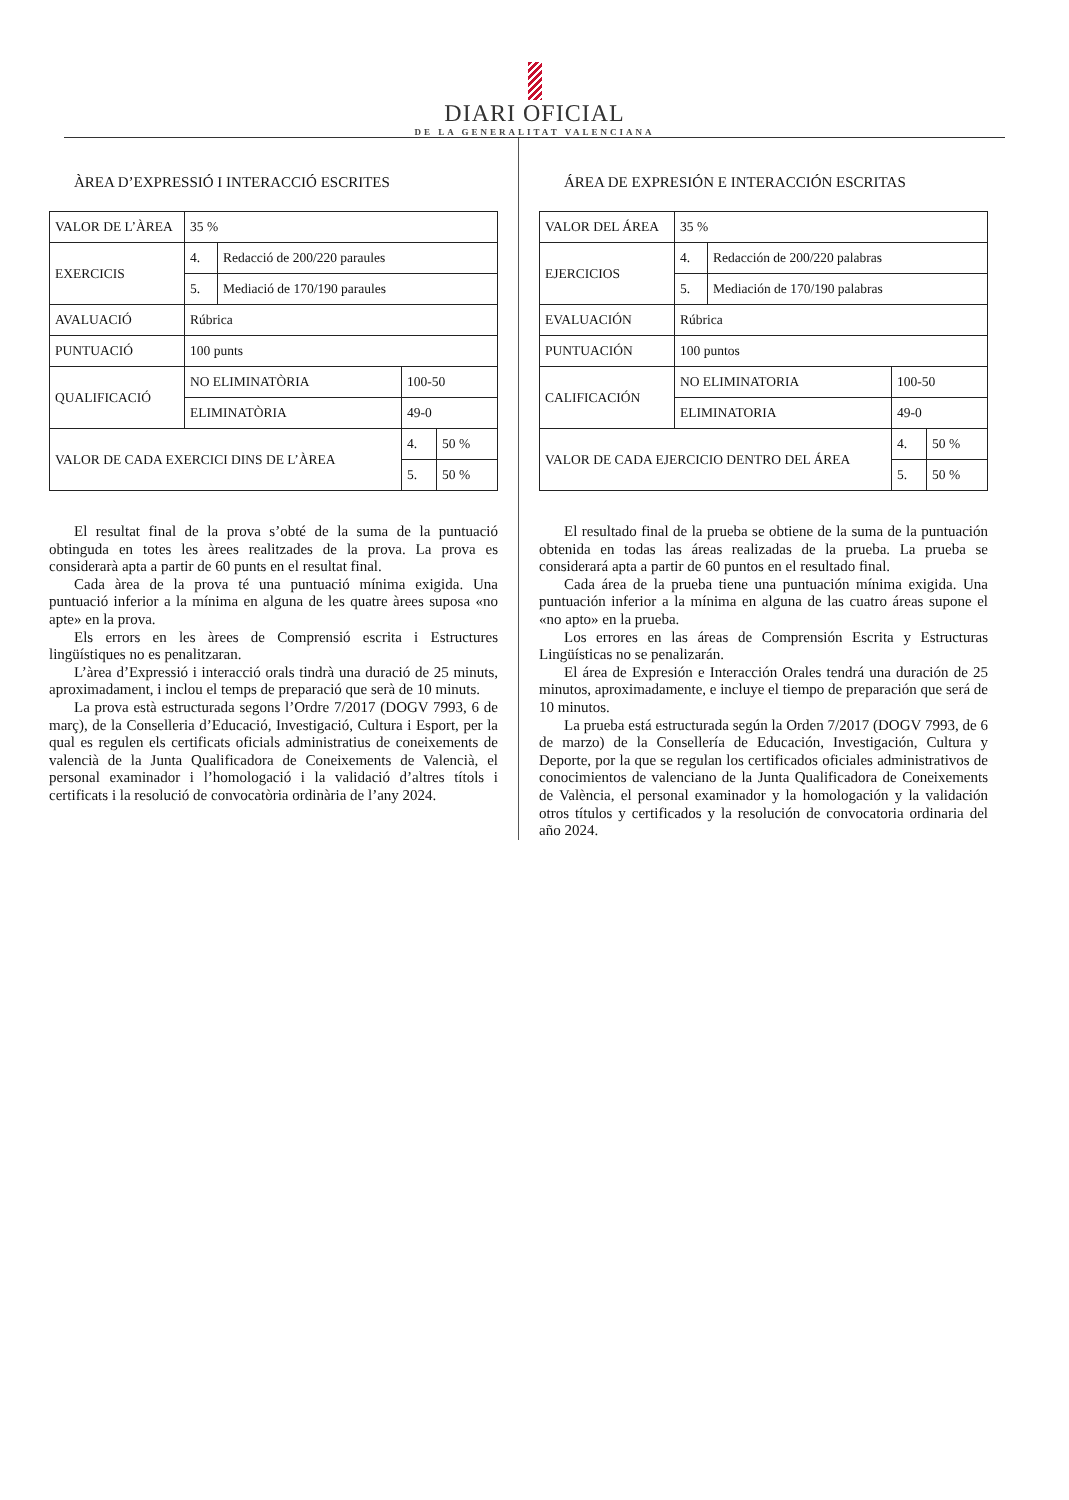DIARI OFICIAL
DE LA GENERALITAT VALENCIANA
ÀREA D’EXPRESSIÓ I INTERACCIÓ ESCRITES
| VALOR DE L’ÀREA | 35 % | | | |
| EXERCICIS | 4. | Redacció de 200/220 paraules | | |
| | 5. | Mediació de 170/190 paraules | | |
| AVALUACIÓ | Rúbrica | | | |
| PUNTUACIÓ | 100 punts | | | |
| QUALIFICACIÓ | NO ELIMINATÒRIA | | 100-50 | |
| | ELIMINATÒRIA | | 49-0 | |
| VALOR DE CADA EXERCICI DINS DE L’ÀREA | | | 4. | 50 % |
| | | | 5. | 50 % |
El resultat final de la prova s’obté de la suma de la puntuació obtinguda en totes les àrees realitzades de la prova. La prova es considerarà apta a partir de 60 punts en el resultat final.
Cada àrea de la prova té una puntuació mínima exigida. Una puntuació inferior a la mínima en alguna de les quatre àrees suposa «no apte» en la prova.
Els errors en les àrees de Comprensió escrita i Estructures lingüístiques no es penalitzaran.
L’àrea d’Expressió i interacció orals tindrà una duració de 25 minuts, aproximadament, i inclou el temps de preparació que serà de 10 minuts.
La prova està estructurada segons l’Ordre 7/2017 (DOGV 7993, 6 de març), de la Conselleria d’Educació, Investigació, Cultura i Esport, per la qual es regulen els certificats oficials administratius de coneixements de valencià de la Junta Qualificadora de Coneixements de Valencià, el personal examinador i l’homologació i la validació d’altres títols i certificats i la resolució de convocatòria ordinària de l’any 2024.
ÁREA DE EXPRESIÓN E INTERACCIÓN ESCRITAS
| VALOR DEL ÁREA | 35 % | | | |
| EJERCICIOS | 4. | Redacción de 200/220 palabras | | |
| | 5. | Mediación de 170/190 palabras | | |
| EVALUACIÓN | Rúbrica | | | |
| PUNTUACIÓN | 100 puntos | | | |
| CALIFICACIÓN | NO ELIMINATORIA | | 100-50 | |
| | ELIMINATORIA | | 49-0 | |
| VALOR DE CADA EJERCICIO DENTRO DEL ÁREA | | | 4. | 50 % |
| | | | 5. | 50 % |
El resultado final de la prueba se obtiene de la suma de la puntuación obtenida en todas las áreas realizadas de la prueba. La prueba se considerará apta a partir de 60 puntos en el resultado final.
Cada área de la prueba tiene una puntuación mínima exigida. Una puntuación inferior a la mínima en alguna de las cuatro áreas supone el «no apto» en la prueba.
Los errores en las áreas de Comprensión Escrita y Estructuras Lingüísticas no se penalizarán.
El área de Expresión e Interacción Orales tendrá una duración de 25 minutos, aproximadamente, e incluye el tiempo de preparación que será de 10 minutos.
La prueba está estructurada según la Orden 7/2017 (DOGV 7993, de 6 de marzo) de la Consellería de Educación, Investigación, Cultura y Deporte, por la que se regulan los certificados oficiales administrativos de conocimientos de valenciano de la Junta Qualificadora de Coneixements de València, el personal examinador y la homologación y la validación otros títulos y certificados y la resolución de convocatoria ordinaria del año 2024.